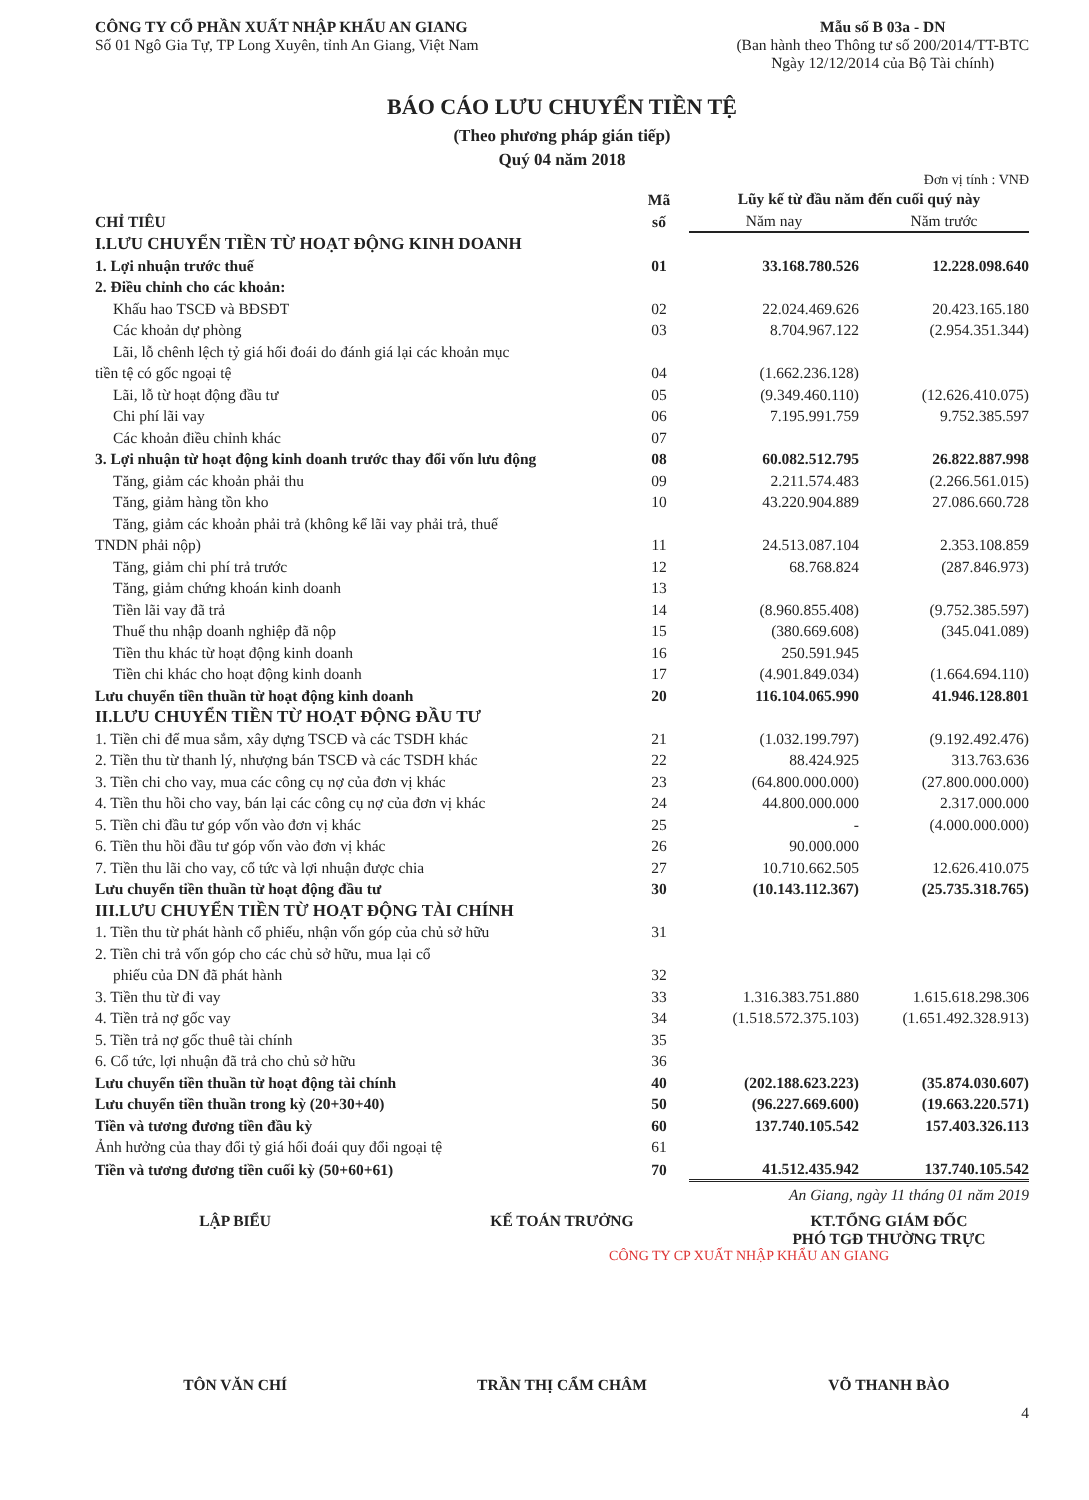CÔNG TY CỔ PHẦN XUẤT NHẬP KHẨU AN GIANG
Số 01 Ngô Gia Tự, TP Long Xuyên, tỉnh An Giang, Việt Nam
Mẫu số B 03a - DN
(Ban hành theo Thông tư số 200/2014/TT-BTC
Ngày 12/12/2014 của Bộ Tài chính)
BÁO CÁO LƯU CHUYỂN TIỀN TỆ
(Theo phương pháp gián tiếp)
Quý 04 năm 2018
Đơn vị tính : VNĐ
| CHỈ TIÊU | Mã số | Lũy kế từ đầu năm đến cuối quý này | |
| --- | --- | --- | --- |
| | | Năm nay | Năm trước |
| I.LƯU CHUYỂN TIỀN TỪ HOẠT ĐỘNG KINH DOANH | | | |
| 1. Lợi nhuận trước thuế | 01 | 33.168.780.526 | 12.228.098.640 |
| 2. Điều chỉnh cho các khoản: | | | |
| Khấu hao TSCĐ và BĐSĐT | 02 | 22.024.469.626 | 20.423.165.180 |
| Các khoản dự phòng | 03 | 8.704.967.122 | (2.954.351.344) |
| Lãi, lỗ chênh lệch tỷ giá hối đoái do đánh giá lại các khoản mục tiền tệ có gốc ngoại tệ | 04 | (1.662.236.128) | |
| Lãi, lỗ từ hoạt động đầu tư | 05 | (9.349.460.110) | (12.626.410.075) |
| Chi phí lãi vay | 06 | 7.195.991.759 | 9.752.385.597 |
| Các khoản điều chỉnh khác | 07 | | |
| 3. Lợi nhuận từ hoạt động kinh doanh trước thay đổi vốn lưu động | 08 | 60.082.512.795 | 26.822.887.998 |
| Tăng, giảm các khoản phải thu | 09 | 2.211.574.483 | (2.266.561.015) |
| Tăng, giảm hàng tồn kho | 10 | 43.220.904.889 | 27.086.660.728 |
| Tăng, giảm các khoản phải trả (không kể lãi vay phải trả, thuế TNDN phải nộp) | 11 | 24.513.087.104 | 2.353.108.859 |
| Tăng, giảm chi phí trả trước | 12 | 68.768.824 | (287.846.973) |
| Tăng, giảm chứng khoán kinh doanh | 13 | | |
| Tiền lãi vay đã trả | 14 | (8.960.855.408) | (9.752.385.597) |
| Thuế thu nhập doanh nghiệp đã nộp | 15 | (380.669.608) | (345.041.089) |
| Tiền thu khác từ hoạt động kinh doanh | 16 | 250.591.945 | |
| Tiền chi khác cho hoạt động kinh doanh | 17 | (4.901.849.034) | (1.664.694.110) |
| Lưu chuyển tiền thuần từ hoạt động kinh doanh | 20 | 116.104.065.990 | 41.946.128.801 |
| II.LƯU CHUYỂN TIỀN TỪ HOẠT ĐỘNG ĐẦU TƯ | | | |
| 1. Tiền chi để mua sắm, xây dựng TSCĐ và các TSDH khác | 21 | (1.032.199.797) | (9.192.492.476) |
| 2. Tiền thu từ thanh lý, nhượng bán TSCĐ và các TSDH khác | 22 | 88.424.925 | 313.763.636 |
| 3. Tiền chi cho vay, mua các công cụ nợ của đơn vị khác | 23 | (64.800.000.000) | (27.800.000.000) |
| 4. Tiền thu hồi cho vay, bán lại các công cụ nợ của đơn vị khác | 24 | 44.800.000.000 | 2.317.000.000 |
| 5. Tiền chi đầu tư góp vốn vào đơn vị khác | 25 | - | (4.000.000.000) |
| 6. Tiền thu hồi đầu tư góp vốn vào đơn vị khác | 26 | 90.000.000 | |
| 7. Tiền thu lãi cho vay, cổ tức và lợi nhuận được chia | 27 | 10.710.662.505 | 12.626.410.075 |
| Lưu chuyển tiền thuần từ hoạt động đầu tư | 30 | (10.143.112.367) | (25.735.318.765) |
| III.LƯU CHUYỂN TIỀN TỪ HOẠT ĐỘNG TÀI CHÍNH | | | |
| 1. Tiền thu từ phát hành cổ phiếu, nhận vốn góp của chủ sở hữu | 31 | | |
| 2. Tiền chi trả vốn góp cho các chủ sở hữu, mua lại cổ phiếu của DN đã phát hành | 32 | | |
| 3. Tiền thu từ đi vay | 33 | 1.316.383.751.880 | 1.615.618.298.306 |
| 4. Tiền trả nợ gốc vay | 34 | (1.518.572.375.103) | (1.651.492.328.913) |
| 5. Tiền trả nợ gốc thuê tài chính | 35 | | |
| 6. Cổ tức, lợi nhuận đã trả cho chủ sở hữu | 36 | | |
| Lưu chuyển tiền thuần từ hoạt động tài chính | 40 | (202.188.623.223) | (35.874.030.607) |
| Lưu chuyển tiền thuần trong kỳ (20+30+40) | 50 | (96.227.669.600) | (19.663.220.571) |
| Tiền và tương đương tiền đầu kỳ | 60 | 137.740.105.542 | 157.403.326.113 |
| Ảnh hưởng của thay đổi tỷ giá hối đoái quy đổi ngoại tệ | 61 | | |
| Tiền và tương đương tiền cuối kỳ (50+60+61) | 70 | 41.512.435.942 | 137.740.105.542 |
An Giang, ngày 11 tháng 01 năm 2019
LẬP BIỂU KẾ TOÁN TRƯỞNG KT.TỔNG GIÁM ĐỐC
PHÓ TGĐ THƯỜNG TRỰC
CÔNG TY CP XUẤT NHẬP KHẨU AN GIANG
TÔN VĂN CHÍ TRẦN THỊ CẨM CHÂM VÕ THANH BÀO
4